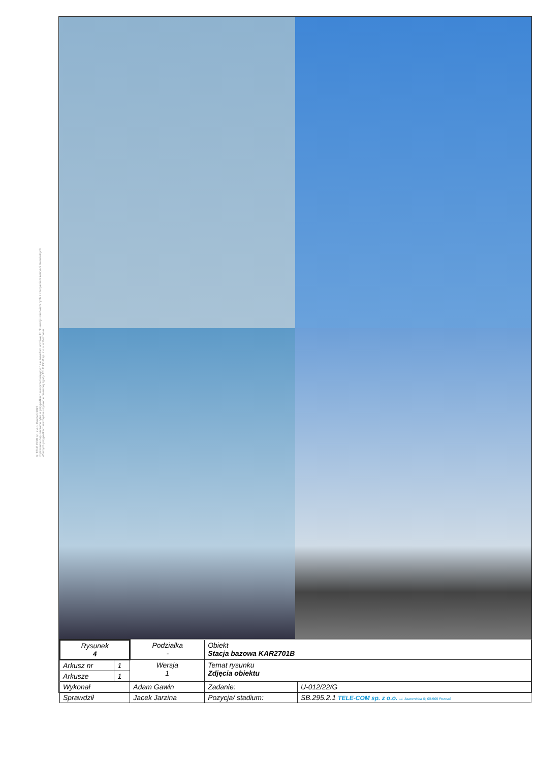© TELE COM sp. z o.o. Poznań 2023
Kopiowanie dopuszczalne tylko w przypadkach niesprzeciwiających się zasadom uczciwej konkurencji i niezwiązanych z czerpaniem korzyści materialnych
W innych przypadkach niezbędne uzyskanie pisemnej zgody TELE COM sp. z o.o. w Poznaniu
| Rysunek 4 | | Podziałka - | Obiekt Stacja bazowa KAR2701B | | |
| Arkusz nr | 1 | Wersja 1 | Temat rysunku Zdjęcia obiektu | | |
| Arkusze | 1 | | | | |
| Wykonał | | Adam Gawin | | Zadanie: | U-012/22/G |
| Sprawdził | | Jacek Jarzina | | Pozycja/ stadium: | SB.295.2.1 TELE-COM sp. z o.o. ul. Jawornicka 8; 60-968 Poznań |